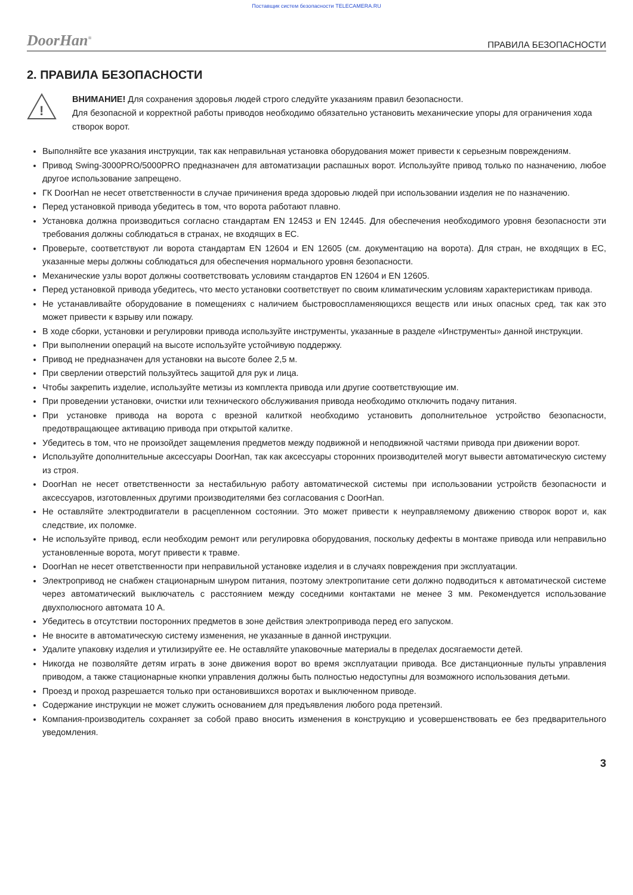Поставщик систем безопасности TELECAMERA.RU
DoorHan<sup>®</sup>
ПРАВИЛА БЕЗОПАСНОСТИ
2. ПРАВИЛА БЕЗОПАСНОСТИ
!
ВНИМАНИЕ! Для сохранения здоровья людей строго следуйте указаниям правил безопасности.
Для безопасной и корректной работы приводов необходимо обязательно установить механические упоры для ограничения хода створок ворот.
Выполняйте все указания инструкции, так как неправильная установка оборудования может привести к серьезным повреждениям.
Привод Swing-3000PRO/5000PRO предназначен для автоматизации распашных ворот. Используйте привод только по назначению, любое другое использование запрещено.
ГК DoorHan не несет ответственности в случае причинения вреда здоровью людей при использовании изделия не по назначению.
Перед установкой привода убедитесь в том, что ворота работают плавно.
Установка должна производиться согласно стандартам EN 12453 и EN 12445. Для обеспечения необходимого уровня безопасности эти требования должны соблюдаться в странах, не входящих в ЕС.
Проверьте, соответствуют ли ворота стандартам EN 12604 и EN 12605 (см. документацию на ворота). Для стран, не входящих в ЕС, указанные меры должны соблюдаться для обеспечения нормального уровня безопасности.
Механические узлы ворот должны соответствовать условиям стандартов EN 12604 и EN 12605.
Перед установкой привода убедитесь, что место установки соответствует по своим климатическим условиям характеристикам привода.
Не устанавливайте оборудование в помещениях с наличием быстровоспламеняющихся веществ или иных опасных сред, так как это может привести к взрыву или пожару.
В ходе сборки, установки и регулировки привода используйте инструменты, указанные в разделе «Инструменты» данной инструкции.
При выполнении операций на высоте используйте устойчивую поддержку.
Привод не предназначен для установки на высоте более 2,5 м.
При сверлении отверстий пользуйтесь защитой для рук и лица.
Чтобы закрепить изделие, используйте метизы из комплекта привода или другие соответствующие им.
При проведении установки, очистки или технического обслуживания привода необходимо отключить подачу питания.
При установке привода на ворота с врезной калиткой необходимо установить дополнительное устройство безопасности, предотвращающее активацию привода при открытой калитке.
Убедитесь в том, что не произойдет защемления предметов между подвижной и неподвижной частями привода при движении ворот.
Используйте дополнительные аксессуары DoorHan, так как аксессуары сторонних производителей могут вывести автоматическую систему из строя.
DoorHan не несет ответственности за нестабильную работу автоматической системы при использовании устройств безопасности и аксессуаров, изготовленных другими производителями без согласования с DoorHan.
Не оставляйте электродвигатели в расцепленном состоянии. Это может привести к неуправляемому движению створок ворот и, как следствие, их поломке.
Не используйте привод, если необходим ремонт или регулировка оборудования, поскольку дефекты в монтаже привода или неправильно установленные ворота, могут привести к травме.
DoorHan не несет ответственности при неправильной установке изделия и в случаях повреждения при эксплуатации.
Электропривод не снабжен стационарным шнуром питания, поэтому электропитание сети должно подводиться к автоматической системе через автоматический выключатель с расстоянием между соседними контактами не менее 3 мм. Рекомендуется использование двухполюсного автомата 10 А.
Убедитесь в отсутствии посторонних предметов в зоне действия электропривода перед его запуском.
Не вносите в автоматическую систему изменения, не указанные в данной инструкции.
Удалите упаковку изделия и утилизируйте ее. Не оставляйте упаковочные материалы в пределах досягаемости детей.
Никогда не позволяйте детям играть в зоне движения ворот во время эксплуатации привода. Все дистанционные пульты управления приводом, а также стационарные кнопки управления должны быть полностью недоступны для возможного использования детьми.
Проезд и проход разрешается только при остановившихся воротах и выключенном приводе.
Содержание инструкции не может служить основанием для предъявления любого рода претензий.
Компания-производитель сохраняет за собой право вносить изменения в конструкцию и усовершенствовать ее без предварительного уведомления.
3